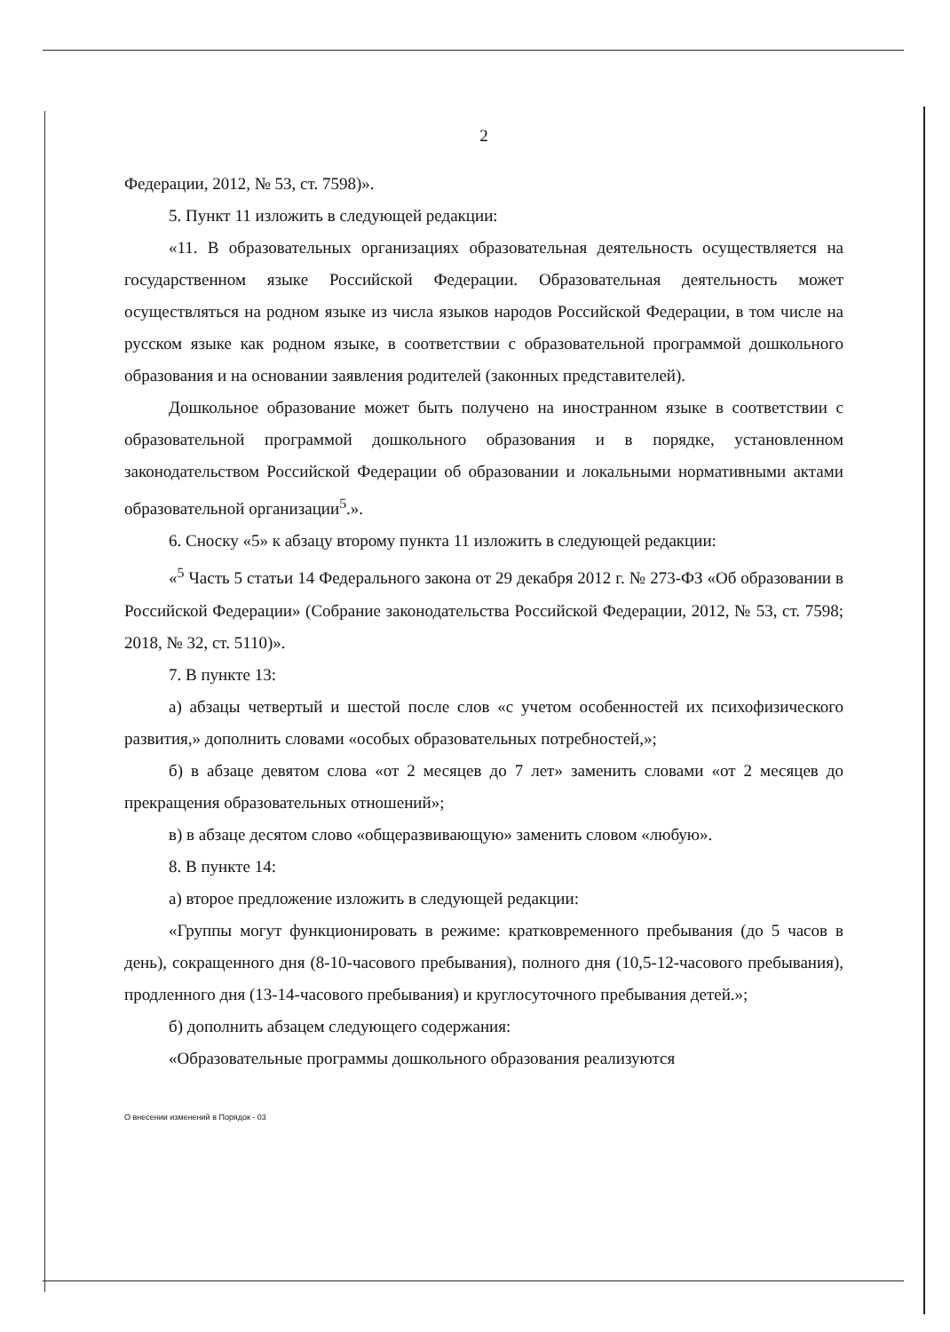2
Федерации, 2012, № 53, ст. 7598)».
5. Пункт 11 изложить в следующей редакции:
«11. В образовательных организациях образовательная деятельность осуществляется на государственном языке Российской Федерации. Образовательная деятельность может осуществляться на родном языке из числа языков народов Российской Федерации, в том числе на русском языке как родном языке, в соответствии с образовательной программой дошкольного образования и на основании заявления родителей (законных представителей).
Дошкольное образование может быть получено на иностранном языке в соответствии с образовательной программой дошкольного образования и в порядке, установленном законодательством Российской Федерации об образовании и локальными нормативными актами образовательной организации<sup>5</sup>.».
6. Сноску «5» к абзацу второму пункта 11 изложить в следующей редакции:
«<sup>5</sup> Часть 5 статьи 14 Федерального закона от 29 декабря 2012 г. № 273-ФЗ «Об образовании в Российской Федерации» (Собрание законодательства Российской Федерации, 2012, № 53, ст. 7598; 2018, № 32, ст. 5110)».
7. В пункте 13:
а) абзацы четвертый и шестой после слов «с учетом особенностей их психофизического развития,» дополнить словами «особых образовательных потребностей,»;
б) в абзаце девятом слова «от 2 месяцев до 7 лет» заменить словами «от 2 месяцев до прекращения образовательных отношений»;
в) в абзаце десятом слово «общеразвивающую» заменить словом «любую».
8. В пункте 14:
а) второе предложение изложить в следующей редакции:
«Группы могут функционировать в режиме: кратковременного пребывания (до 5 часов в день), сокращенного дня (8-10-часового пребывания), полного дня (10,5-12-часового пребывания), продленного дня (13-14-часового пребывания) и круглосуточного пребывания детей.»;
б) дополнить абзацем следующего содержания:
«Образовательные программы дошкольного образования реализуются
О внесении изменений в Порядок - 03